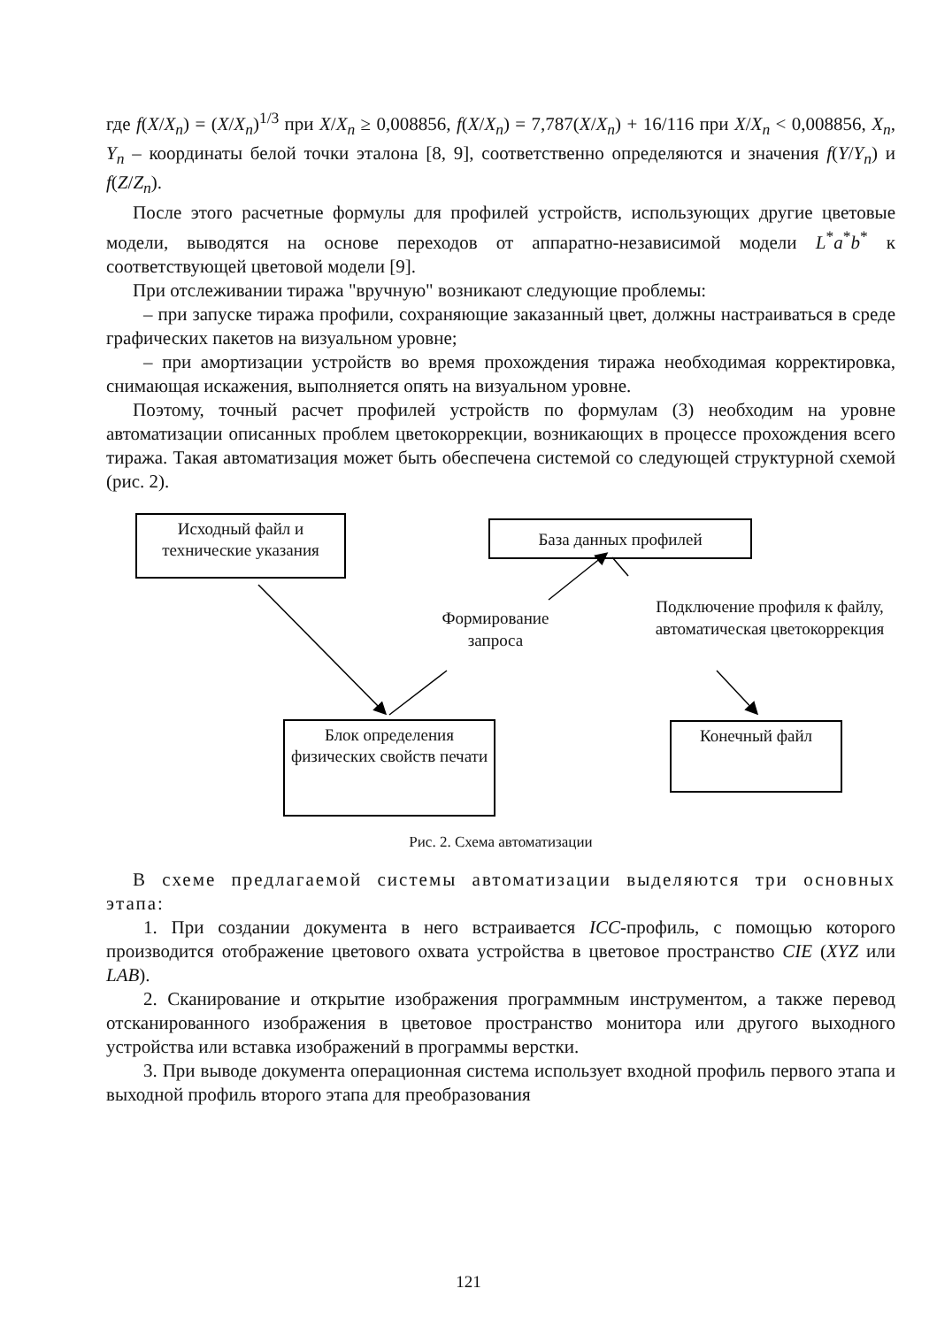где f(X/X<sub>n</sub>) = (X/X<sub>n</sub>)<sup>1/3</sup> при X/X<sub>n</sub> ≥ 0,008856, f(X/X<sub>n</sub>) = 7,787(X/X<sub>n</sub>) + 16/116 при X/X<sub>n</sub> < 0,008856, X<sub>n</sub>, Y<sub>n</sub> – координаты белой точки эталона [8, 9], соответственно определяются и значения f(Y/Y<sub>n</sub>) и f(Z/Z<sub>n</sub>).
После этого расчетные формулы для профилей устройств, использующих другие цветовые модели, выводятся на основе переходов от аппаратно-независимой модели L<sup>*</sup>a<sup>*</sup>b<sup>*</sup> к соответствующей цветовой модели [9].
При отслеживании тиража "вручную" возникают следующие проблемы:
– при запуске тиража профили, сохраняющие заказанный цвет, должны настраиваться в среде графических пакетов на визуальном уровне;
– при амортизации устройств во время прохождения тиража необходимая корректировка, снимающая искажения, выполняется опять на визуальном уровне.
Поэтому, точный расчет профилей устройств по формулам (3) необходим на уровне автоматизации описанных проблем цветокоррекции, возникающих в процессе прохождения всего тиража. Такая автоматизация может быть обеспечена системой со следующей структурной схемой (рис. 2).
Исходный файл и технические указания
База данных профилей
Формирование запроса
Подключение профиля к файлу, автоматическая цветокоррекция
Блок определения физических свойств печати
Конечный файл
Рис. 2. Схема автоматизации
В схеме предлагаемой системы автоматизации выделяются три основных этапа:
1. При создании документа в него встраивается ICC-профиль, с помощью которого производится отображение цветового охвата устройства в цветовое пространство CIE (XYZ или LAB).
2. Сканирование и открытие изображения программным инструментом, а также перевод отсканированного изображения в цветовое пространство монитора или другого выходного устройства или вставка изображений в программы верстки.
3. При выводе документа операционная система использует входной профиль первого этапа и выходной профиль второго этапа для преобразования
121